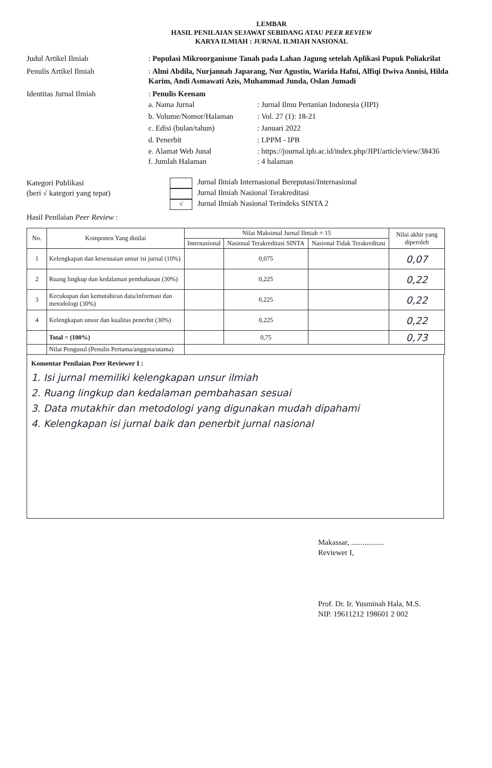LEMBAR
HASIL PENILAIAN SEJAWAT SEBIDANG ATAU PEER REVIEW
KARYA ILMIAH : JURNAL ILMIAH NASIONAL
Judul Artikel Ilmiah : Populasi Mikroorganisme Tanah pada Lahan Jagung setelah Aplikasi Pupuk Poliakrilat
Penulis Artikel Ilmiah : Almi Abdila, Nurjannah Japarang, Nur Agustin, Warida Hafni, Alfiqi Dwiva Annisi, Hilda Karim, Andi Asmawati Azis, Muhammad Junda, Oslan Jumadi
Identitas Jurnal Ilmiah : Penulis Keenam
a. Nama Jurnal : Jurnal Ilmu Pertanian Indonesia (JIPI)
b. Volume/Nomor/Halaman : Vol. 27 (1): 18-21
c. Edisi (bulan/tahun) : Januari 2022
d. Penerbit : LPPM - IPB
e. Alamat Web Junal : https://journal.ipb.ac.id/index.php/JIPI/article/view/38436
f. Jumlah Halaman : 4 halaman
Kategori Publikasi
(beri √ kategori yang tepat)
Jurnal Ilmiah Internasional Bereputasi/Internasional
Jurnal Ilmiah Nasional Terakreditasi
√
Jurnal Ilmiah Nasional Terindeks SINTA 2
Hasil Penilaian Peer Review :
| No. | Komponen Yang dinilai | Nilai Maksimal Jurnal Ilmiah = 15 | | | Nilai akhir yang diperoleh |
| --- | --- | --- | --- | --- | --- |
| | | Internasional | Nasional Terakreditasi SINTA | Nasional Tidak Terakreditasi | |
| 1 | Kelengkapan dan kesesuaian unsur isi jurnal (10%) | | 0,075 | | 0,07 |
| 2 | Ruang lingkup dan kedalaman pembahasan (30%) | | 0,225 | | 0,22 |
| 3 | Kecukupan dan kemutahiran data/informasi dan metodologi (30%) | | 0,225 | | 0,22 |
| 4 | Kelengkapan unsur dan kualitas penerbit (30%) | | 0,225 | | 0,22 |
| | Total = (100%) | | 0,75 | | 0,73 |
| | Nilai Pengusul (Penulis Pertama/anggota/utama) | | | | |
Komentar Penilaian Peer Reviewer I :
1. Isi jurnal memiliki kelengkapan unsur ilmiah
2. Ruang lingkup dan kedalaman pembahasan sesuai
3. Data mutakhir dan metodologi yang digunakan mudah dipahami
4. Kelengkapan isi jurnal baik dan penerbit jurnal nasional
Makassar, .................
Reviewer I,
Prof. Dr. Ir. Yusminah Hala, M.S.
NIP. 19611212 198601 2 002